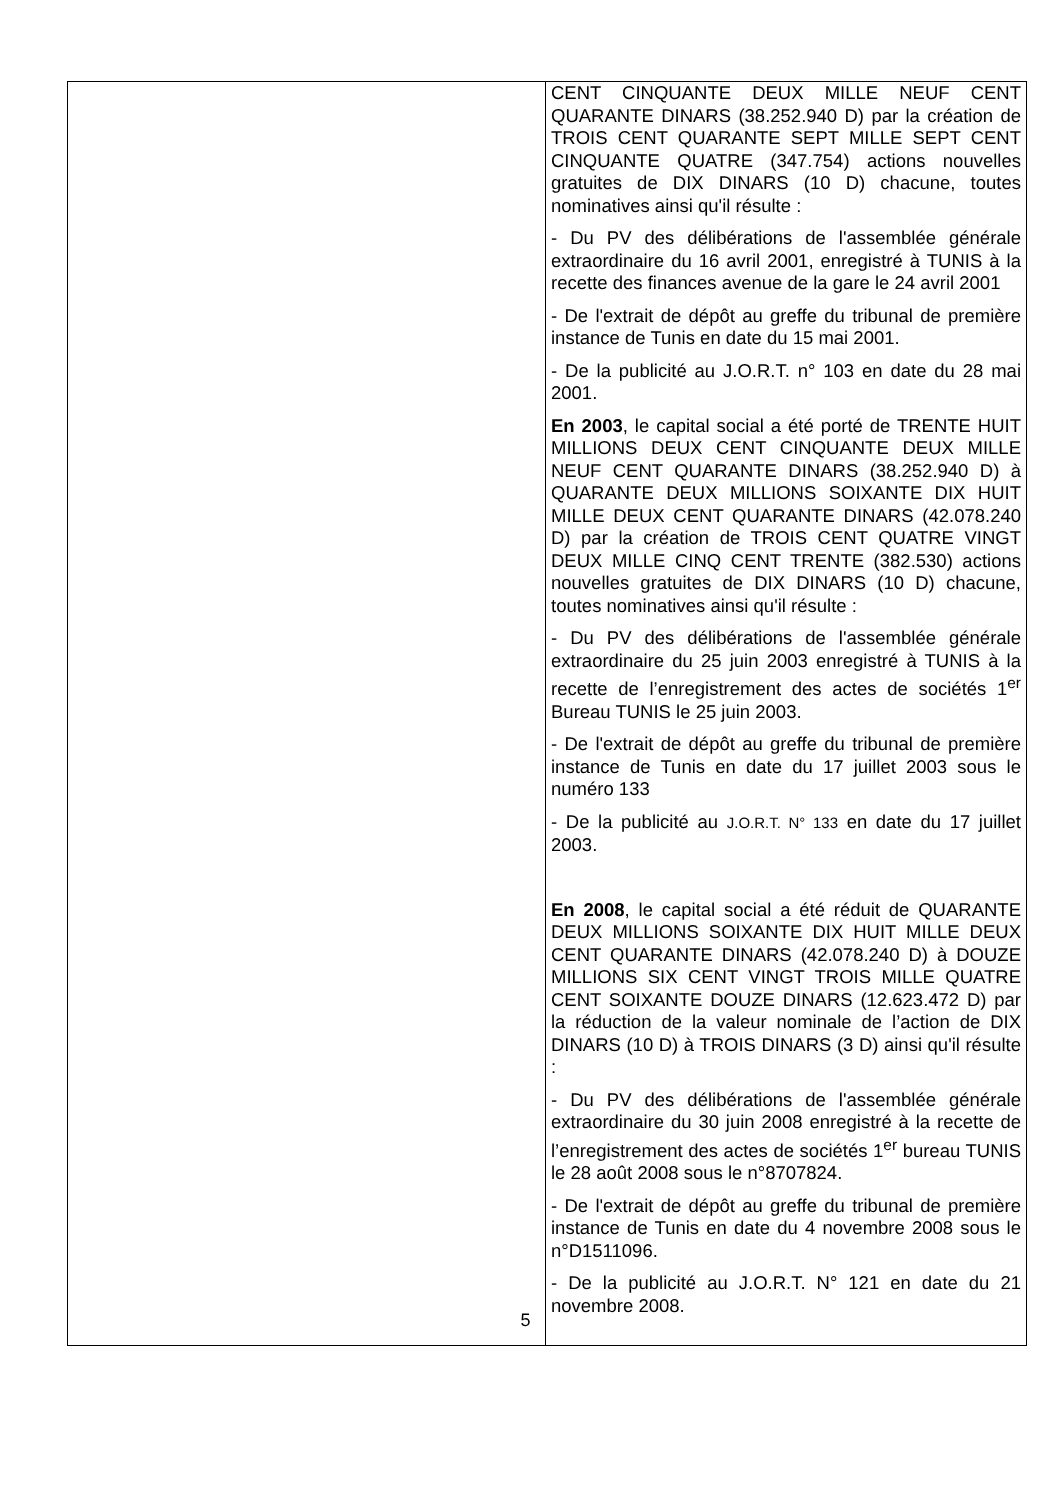| | CENT CINQUANTE DEUX MILLE NEUF CENT QUARANTE DINARS (38.252.940 D) par la création de TROIS CENT QUARANTE SEPT MILLE SEPT CENT CINQUANTE QUATRE (347.754) actions nouvelles gratuites de DIX DINARS (10 D) chacune, toutes nominatives ainsi qu'il résulte : - Du PV des délibérations de l'assemblée générale extraordinaire du 16 avril 2001, enregistré à TUNIS à la recette des finances avenue de la gare le 24 avril 2001 - De l'extrait de dépôt au greffe du tribunal de première instance de Tunis en date du 15 mai 2001. - De la publicité au J.O.R.T. n° 103 en date du 28 mai 2001. En 2003 , le capital social a été porté de TRENTE HUIT MILLIONS DEUX CENT CINQUANTE DEUX MILLE NEUF CENT QUARANTE DINARS (38.252.940 D) à QUARANTE DEUX MILLIONS SOIXANTE DIX HUIT MILLE DEUX CENT QUARANTE DINARS (42.078.240 D) par la création de TROIS CENT QUATRE VINGT DEUX MILLE CINQ CENT TRENTE (382.530) actions nouvelles gratuites de DIX DINARS (10 D) chacune, toutes nominatives ainsi qu'il résulte : - Du PV des délibérations de l'assemblée générale extraordinaire du 25 juin 2003 enregistré à TUNIS à la recette de l’enregistrement des actes de sociétés 1<sup>er</sup> Bureau TUNIS le 25 juin 2003. - De l'extrait de dépôt au greffe du tribunal de première instance de Tunis en date du 17 juillet 2003 sous le numéro 133 - De la publicité au J.O.R.T. N° 133 en date du 17 juillet 2003. En 2008 , le capital social a été réduit de QUARANTE DEUX MILLIONS SOIXANTE DIX HUIT MILLE DEUX CENT QUARANTE DINARS (42.078.240 D) à DOUZE MILLIONS SIX CENT VINGT TROIS MILLE QUATRE CENT SOIXANTE DOUZE DINARS (12.623.472 D) par la réduction de la valeur nominale de l’action de DIX DINARS (10 D) à TROIS DINARS (3 D) ainsi qu'il résulte : - Du PV des délibérations de l'assemblée générale extraordinaire du 30 juin 2008 enregistré à la recette de l’enregistrement des actes de sociétés 1<sup>er</sup> bureau TUNIS le 28 août 2008 sous le n°8707824. - De l'extrait de dépôt au greffe du tribunal de première instance de Tunis en date du 4 novembre 2008 sous le n°D1511096. - De la publicité au J.O.R.T. N° 121 en date du 21 novembre 2008. |
5